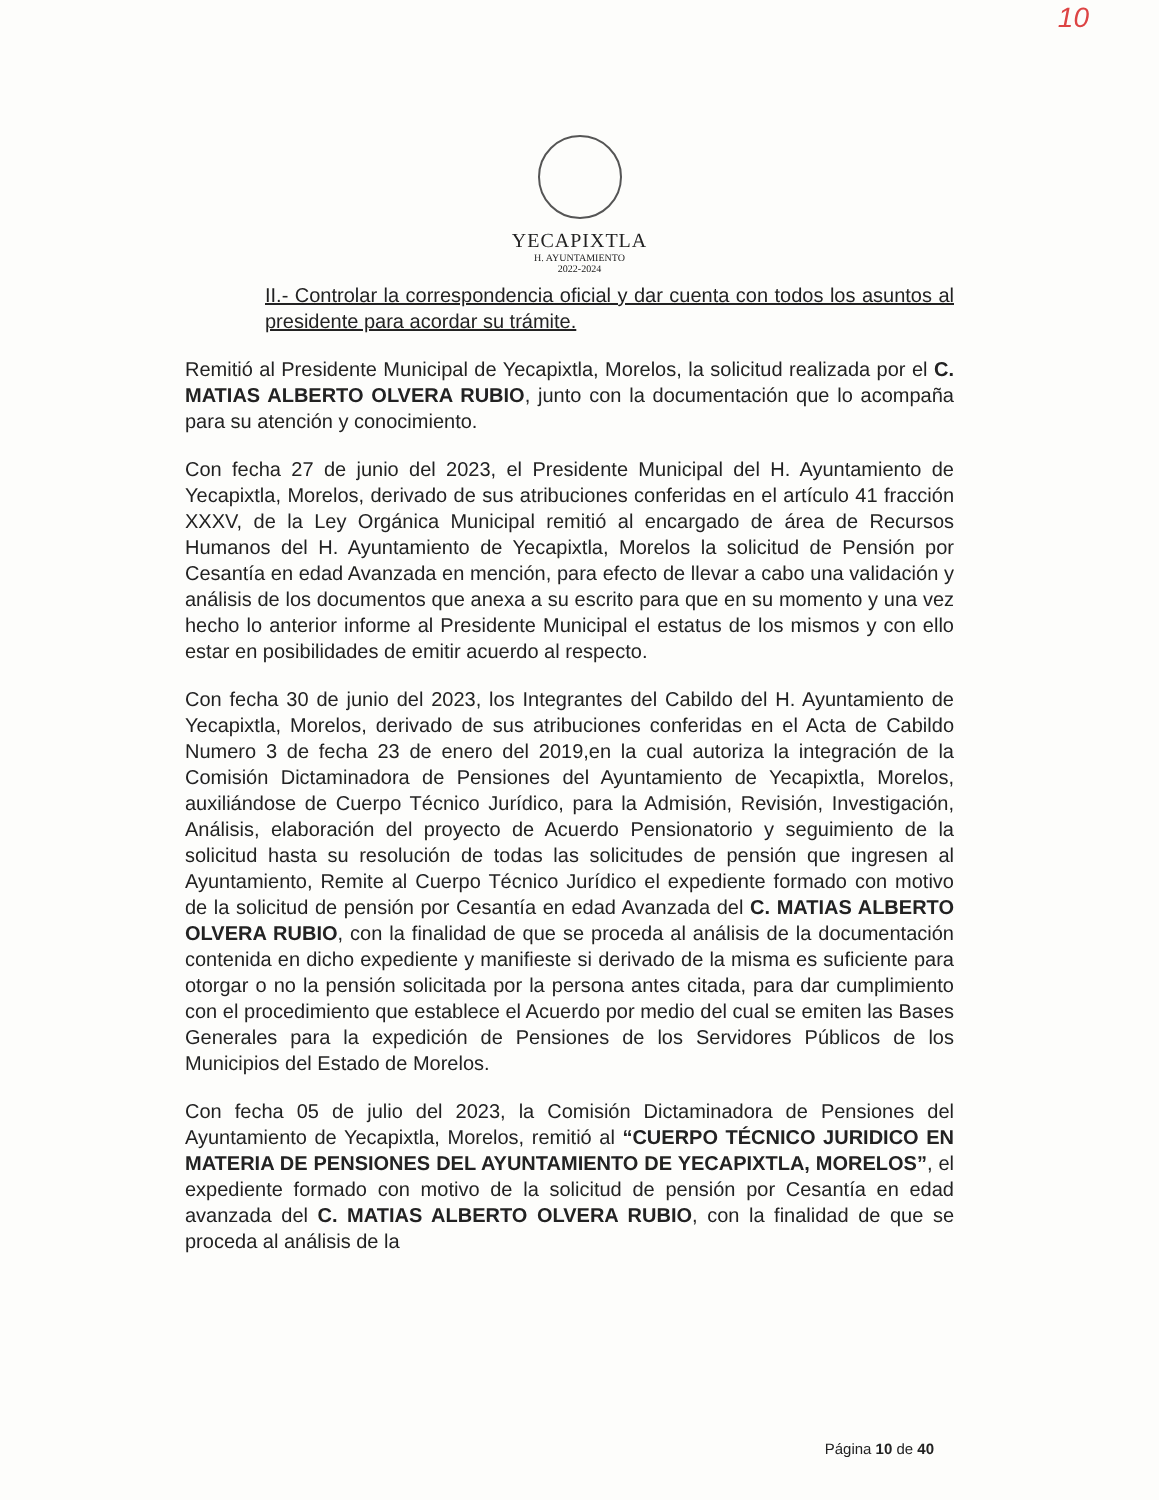10
YECAPIXTLA
H. AYUNTAMIENTO
2022-2024
II.- Controlar la correspondencia oficial y dar cuenta con todos los asuntos al presidente para acordar su trámite.
Remitió al Presidente Municipal de Yecapixtla, Morelos, la solicitud realizada por el C. MATIAS ALBERTO OLVERA RUBIO, junto con la documentación que lo acompaña para su atención y conocimiento.
Con fecha 27 de junio del 2023, el Presidente Municipal del H. Ayuntamiento de Yecapixtla, Morelos, derivado de sus atribuciones conferidas en el artículo 41 fracción XXXV, de la Ley Orgánica Municipal remitió al encargado de área de Recursos Humanos del H. Ayuntamiento de Yecapixtla, Morelos la solicitud de Pensión por Cesantía en edad Avanzada en mención, para efecto de llevar a cabo una validación y análisis de los documentos que anexa a su escrito para que en su momento y una vez hecho lo anterior informe al Presidente Municipal el estatus de los mismos y con ello estar en posibilidades de emitir acuerdo al respecto.
Con fecha 30 de junio del 2023, los Integrantes del Cabildo del H. Ayuntamiento de Yecapixtla, Morelos, derivado de sus atribuciones conferidas en el Acta de Cabildo Numero 3 de fecha 23 de enero del 2019,en la cual autoriza la integración de la Comisión Dictaminadora de Pensiones del Ayuntamiento de Yecapixtla, Morelos, auxiliándose de Cuerpo Técnico Jurídico, para la Admisión, Revisión, Investigación, Análisis, elaboración del proyecto de Acuerdo Pensionatorio y seguimiento de la solicitud hasta su resolución de todas las solicitudes de pensión que ingresen al Ayuntamiento, Remite al Cuerpo Técnico Jurídico el expediente formado con motivo de la solicitud de pensión por Cesantía en edad Avanzada del C. MATIAS ALBERTO OLVERA RUBIO, con la finalidad de que se proceda al análisis de la documentación contenida en dicho expediente y manifieste si derivado de la misma es suficiente para otorgar o no la pensión solicitada por la persona antes citada, para dar cumplimiento con el procedimiento que establece el Acuerdo por medio del cual se emiten las Bases Generales para la expedición de Pensiones de los Servidores Públicos de los Municipios del Estado de Morelos.
Con fecha 05 de julio del 2023, la Comisión Dictaminadora de Pensiones del Ayuntamiento de Yecapixtla, Morelos, remitió al “CUERPO TÉCNICO JURIDICO EN MATERIA DE PENSIONES DEL AYUNTAMIENTO DE YECAPIXTLA, MORELOS”, el expediente formado con motivo de la solicitud de pensión por Cesantía en edad avanzada del C. MATIAS ALBERTO OLVERA RUBIO, con la finalidad de que se proceda al análisis de la
Página 10 de 40